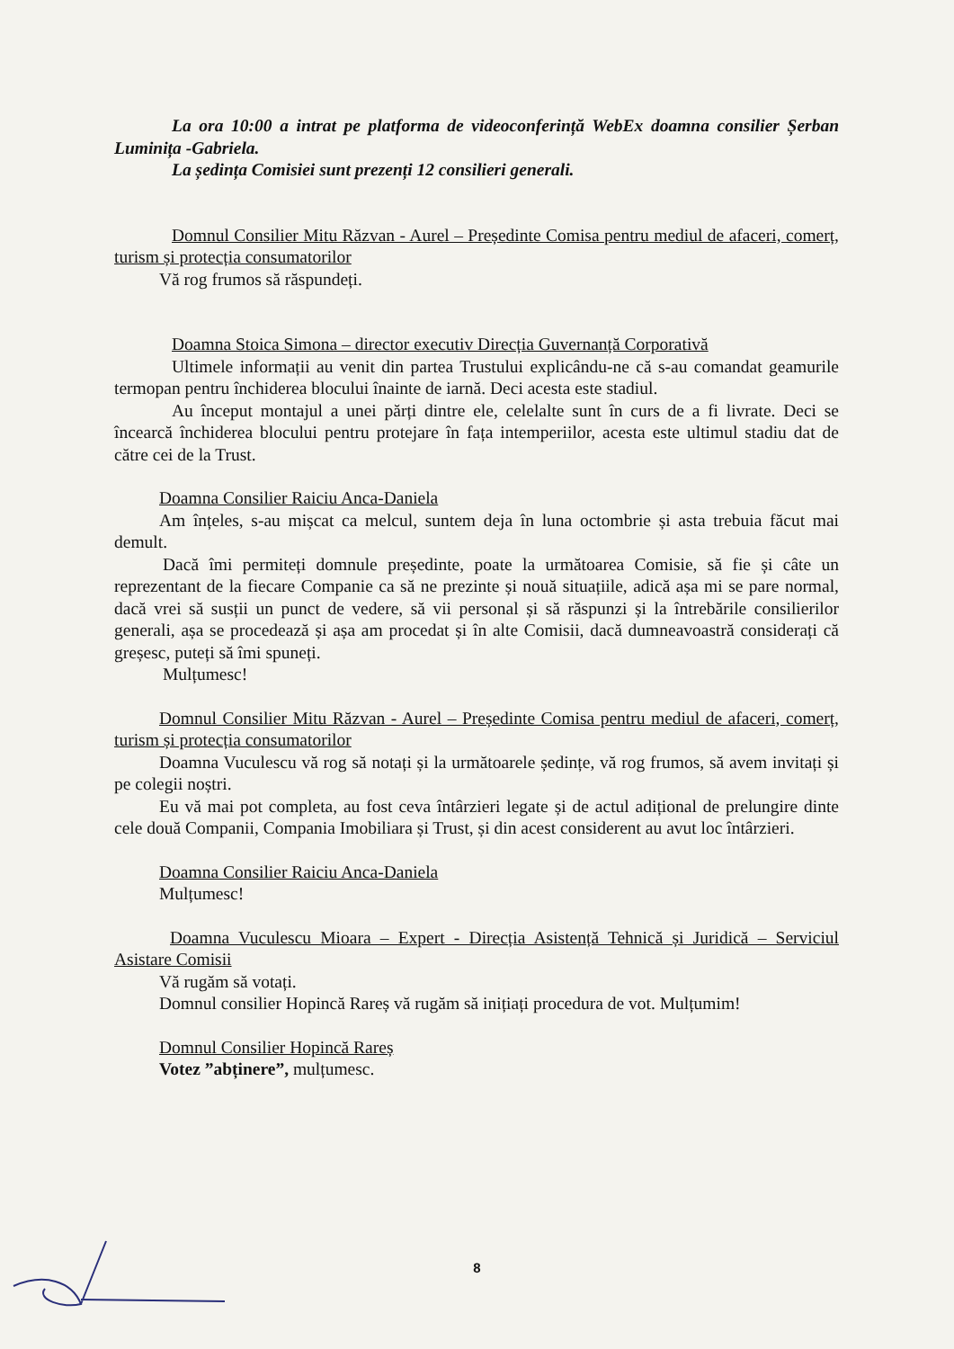La ora 10:00 a intrat pe platforma de videoconferință WebEx doamna consilier Șerban Luminița -Gabriela.
La ședința Comisiei sunt prezenți 12 consilieri generali.
Domnul Consilier Mitu Răzvan - Aurel – Președinte Comisa pentru mediul de afaceri, comerț, turism și protecția consumatorilor
Vă rog frumos să răspundeți.
Doamna Stoica Simona – director executiv Direcția Guvernanță Corporativă
Ultimele informații au venit din partea Trustului explicându-ne că s-au comandat geamurile termopan pentru închiderea blocului înainte de iarnă. Deci acesta este stadiul.
Au început montajul a unei părți dintre ele, celelalte sunt în curs de a fi livrate. Deci se încearcă închiderea blocului pentru protejare în fața intemperiilor, acesta este ultimul stadiu dat de către cei de la Trust.
Doamna Consilier Raiciu Anca-Daniela
Am înțeles, s-au mișcat ca melcul, suntem deja în luna octombrie și asta trebuia făcut mai demult.
Dacă îmi permiteți domnule președinte, poate la următoarea Comisie, să fie și câte un reprezentant de la fiecare Companie ca să ne prezinte și nouă situațiile, adică așa mi se pare normal, dacă vrei să susții un punct de vedere, să vii personal și să răspunzi și la întrebările consilierilor generali, așa se procedează și așa am procedat și în alte Comisii, dacă dumneavoastră considerați că greșesc, puteți să îmi spuneți.
Mulțumesc!
Domnul Consilier Mitu Răzvan - Aurel – Președinte Comisa pentru mediul de afaceri, comerț, turism și protecția consumatorilor
Doamna Vuculescu vă rog să notați și la următoarele ședințe, vă rog frumos, să avem invitați și pe colegii noștri.
Eu vă mai pot completa, au fost ceva întârzieri legate și de actul adițional de prelungire dinte cele două Companii, Compania Imobiliara și Trust, și din acest considerent au avut loc întârzieri.
Doamna Consilier Raiciu Anca-Daniela
Mulțumesc!
Doamna Vuculescu Mioara – Expert - Direcția Asistență Tehnică și Juridică – Serviciul Asistare Comisii
Vă rugăm să votați.
Domnul consilier Hopincă Rareș vă rugăm să inițiați procedura de vot. Mulțumim!
Domnul Consilier Hopincă Rareș
Votez ”abținere”, mulțumesc.
8